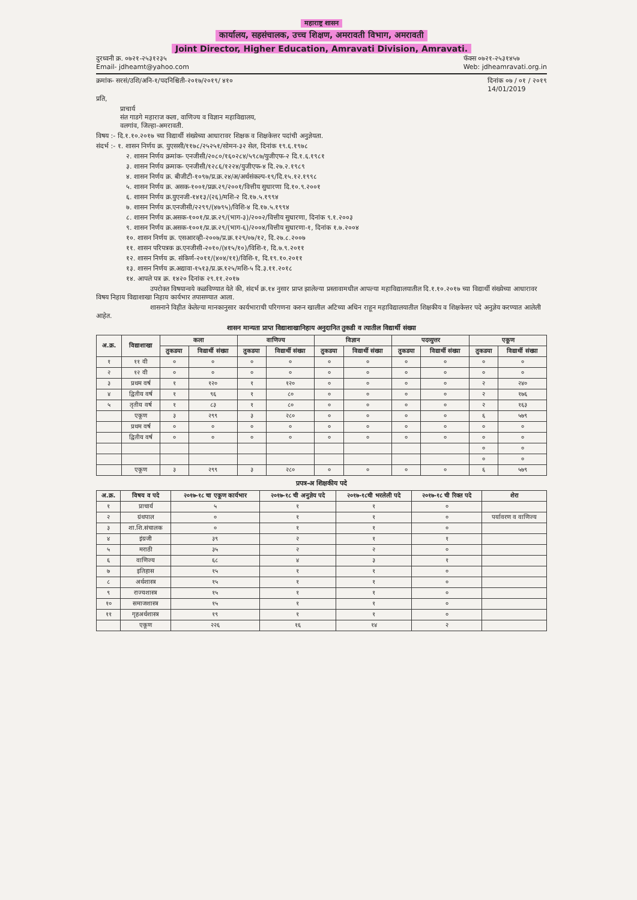महाराष्ट्र शासन
कार्यालय, सहसंचालक, उच्च शिक्षण, अमरावती विभाग, अमरावती
Joint Director, Higher Education, Amravati Division, Amravati.
दुरध्वनी क्र. ०७२१-२५३१२३५
Email- jdheamt@yahoo.com
फॅक्स ०७२१-२५३१४५७
Web: jdheamravati.org.in
क्रमांक- सरसं/उशि/अनि-१/पदनिश्चिती-२०१७/२०१९/ ४१०
दिनांक ०७ / ०१ / २०१९
14/01/2019
प्रति,
प्राचार्य
संत गाडगे महाराज कला, वाणिज्य व विज्ञान महाविद्यालय,
वलगांव, जिल्हा-अमरावती.
विषय :- दि.१.१०.२०१७ च्या विद्यार्थी संख्येच्या आधारावर शिक्षक व शिक्षकेत्तर पदांची अनुज्ञेयता.
संदर्भ :- १. शासन निर्णय क्र. युएससी/११७८/२५२५१/सोमन-३२ सेल, दिनांक १९.६.१९७८
२. शासन निर्णय क्रमांक- एनजीसी/२०८०/१६०२८४/५९८७/युजीएफ-२ दि.१.६.१९८१
३. शासन निर्णय क्रमाक- एनजीसी/१२८६/१२२४/युजीएफ-४ दि.२७.२.१९८९
४. शासन निर्णय क्र. बीजीटी-१०९७/प्र.क्र.२४/अ/अर्थसंकल्प-१९/दि.१५.१२.१९९८
५. शासन निर्णय क्र. असक-१००१/प्रक्र.२९/२००१/वित्तीय सुधारणा दि.१०.९.२००१
६. शासन निर्णय क्र.युएनजी-१४१३/(२६)/मशि-२ दि.१७.५.१९९४
७. शासन निर्णय क्र.एनजीसी/२२९९/(४७९५)/विशि-४ दि.१७.५.१९९४
८. शासन निर्णय क्र.असक-१००१/प्र.क्र.२९/(भाग-३)/२००२/वित्तीय सुधारणा, दिनांक ९.१.२००३
९. शासन निर्णय क्र.असक-१००१/प्र.क्र.२९/(भाग-६)/२००४/वित्तीय सुधारणा-१, दिनांक १.७.२००४
१०. शासन निर्णय क्र. एसआरव्ही-२००७/प्र.क्र.१२९/०७/१२, दि.२७.८.२००७
११. शासन परिपत्रक क्र.एनजीसी-२०१०/(४१५/१०)/विशि-१, दि.७.९.२०११
१२. शासन निर्णय क्र. संकिर्ण-२०११/(४०४/११)/विशि-१, दि.१९.१०.२०११
१३. शासन निर्णय क्र.अद्यावा-१५१३/प्र.क्र.१२५/मशि-५ दि.३.११.२०१८
१४. आपले पत्र क्र. १४२० दिनांक २९.११.२०१७
उपरोक्त विषयान्वये कळविण्यात येते की, संदर्भ क्र.१४ नुसार प्राप्त झालेल्या प्रस्तावामधील आपल्या महाविद्यालयातील दि.१.१०.२०१७ च्या विद्यार्थी संख्येच्या आधारावर विषय निहाय विद्याशाखा निहाय कार्यभार तपासण्यात आला.
शासनाने विहीत केलेल्या मानकानुसार कार्यभाराची परिगणना करुन खालील अटिच्या अधिन राहून महाविद्यालयातील शिक्षकीय व शिक्षकेत्तर पदे अनुज्ञेय करण्यात आलेली आहेत.
शासन मान्यता प्राप्त विद्याशाखानिहाय अनुदानित तुकडी व त्यातील विद्यार्थी संख्या
| अ.क्र. | विद्याशाखा | कला | | वाणिज्य | | विज्ञान | | पदव्युत्तर | | एकूण | |
| --- | --- | --- | --- | --- | --- | --- | --- | --- | --- | --- | --- |
| | | तुकडया | विद्यार्थी संख्या | तुकडया | विद्यार्थी संख्या | तुकडया | विद्यार्थी संख्या | तुकडया | विद्यार्थी संख्या | तुकडया | विद्यार्थी संख्या |
| १ | ११ वी | ० | ० | ० | ० | ० | ० | ० | ० | ० | ० |
| २ | १२ वी | ० | ० | ० | ० | ० | ० | ० | ० | ० | ० |
| ३ | प्रथम वर्ष | १ | १२० | १ | १२० | ० | ० | ० | ० | २ | २४० |
| ४ | द्वितीय वर्ष | १ | ९६ | १ | ८० | ० | ० | ० | ० | २ | १७६ |
| ५ | तृतीय वर्ष | १ | ८३ | १ | ८० | ० | ० | ० | ० | २ | १६३ |
| | एकूण | ३ | २९९ | ३ | २८० | ० | ० | ० | ० | ६ | ५७९ |
| | प्रथम वर्ष | ० | ० | ० | ० | ० | ० | ० | ० | ० | ० |
| | द्वितीय वर्ष | ० | ० | ० | ० | ० | ० | ० | ० | ० | ० |
| | | | | | | | | | | ० | ० |
| | | | | | | | | | | ० | ० |
| | एकूण | ३ | २९९ | ३ | २८० | ० | ० | ० | ० | ६ | ५७९ |
प्रपत्र-अ शिक्षकीय पदे
| अ.क्र. | विषय व पदे | २०१७-१८ चा एकूण कार्यभार | २०१७-१८ ची अनुज्ञेय पदे | २०१७-१८ची भरलेली पदे | २०१७-१८ ची रिक्त पदे | शेरा |
| --- | --- | --- | --- | --- | --- | --- |
| १ | प्राचार्य | ५ | १ | १ | ० | |
| २ | ग्रंथपाल | ० | १ | १ | ० | पर्यावरण व वाणिज्य |
| ३ | शा.शि.संचालक | ० | १ | १ | ० | |
| ४ | इंग्रजी | ३९ | २ | १ | १ | |
| ५ | मराठी | ३५ | २ | २ | ० | |
| ६ | वाणिज्य | ६८ | ४ | ३ | १ | |
| ७ | इतिहास | १५ | १ | १ | ० | |
| ८ | अर्थशास्त्र | १५ | १ | १ | ० | |
| ९ | राज्यशास्त्र | १५ | १ | १ | ० | |
| १० | समाजशास्त्र | १५ | १ | १ | ० | |
| ११ | गृहअर्थशास्त्र | १९ | १ | १ | ० | |
| | एकूण | २२६ | १६ | १४ | २ | |